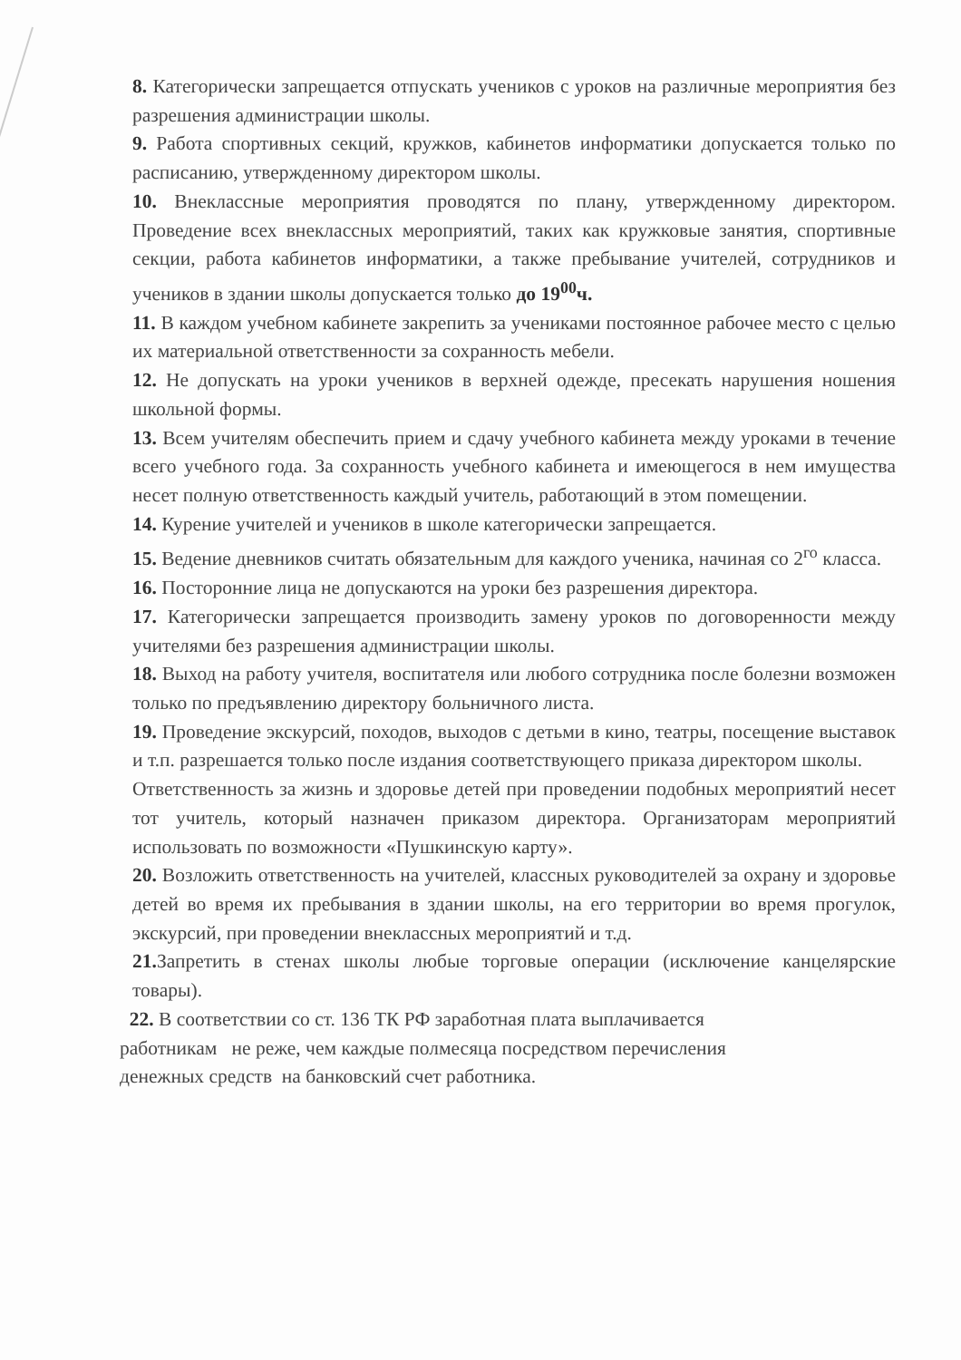8. Категорически запрещается отпускать учеников с уроков на различные мероприятия без разрешения администрации школы.
9. Работа спортивных секций, кружков, кабинетов информатики допускается только по расписанию, утвержденному директором школы.
10. Внеклассные мероприятия проводятся по плану, утвержденному директором. Проведение всех внеклассных мероприятий, таких как кружковые занятия, спортивные секции, работа кабинетов информатики, а также пребывание учителей, сотрудников и учеников в здании школы допускается только до 19<sup>00</sup>ч.
11. В каждом учебном кабинете закрепить за учениками постоянное рабочее место с целью их материальной ответственности за сохранность мебели.
12. Не допускать на уроки учеников в верхней одежде, пресекать нарушения ношения школьной формы.
13. Всем учителям обеспечить прием и сдачу учебного кабинета между уроками в течение всего учебного года. За сохранность учебного кабинета и имеющегося в нем имущества несет полную ответственность каждый учитель, работающий в этом помещении.
14. Курение учителей и учеников в школе категорически запрещается.
15. Ведение дневников считать обязательным для каждого ученика, начиная со 2<sup>го</sup> класса.
16. Посторонние лица не допускаются на уроки без разрешения директора.
17. Категорически запрещается производить замену уроков по договоренности между учителями без разрешения администрации школы.
18. Выход на работу учителя, воспитателя или любого сотрудника после болезни возможен только по предъявлению директору больничного листа.
19. Проведение экскурсий, походов, выходов с детьми в кино, театры, посещение выставок и т.п. разрешается только после издания соответствующего приказа директором школы.
Ответственность за жизнь и здоровье детей при проведении подобных мероприятий несет тот учитель, который назначен приказом директора. Организаторам мероприятий использовать по возможности «Пушкинскую карту».
20. Возложить ответственность на учителей, классных руководителей за охрану и здоровье детей во время их пребывания в здании школы, на его территории во время прогулок, экскурсий, при проведении внеклассных мероприятий и т.д.
21. Запретить в стенах школы любые торговые операции (исключение канцелярские товары).
22. В соответствии со ст. 136 ТК РФ заработная плата выплачивается
работникам не реже, чем каждые полмесяца посредством перечисления
денежных средств на банковский счет работника.